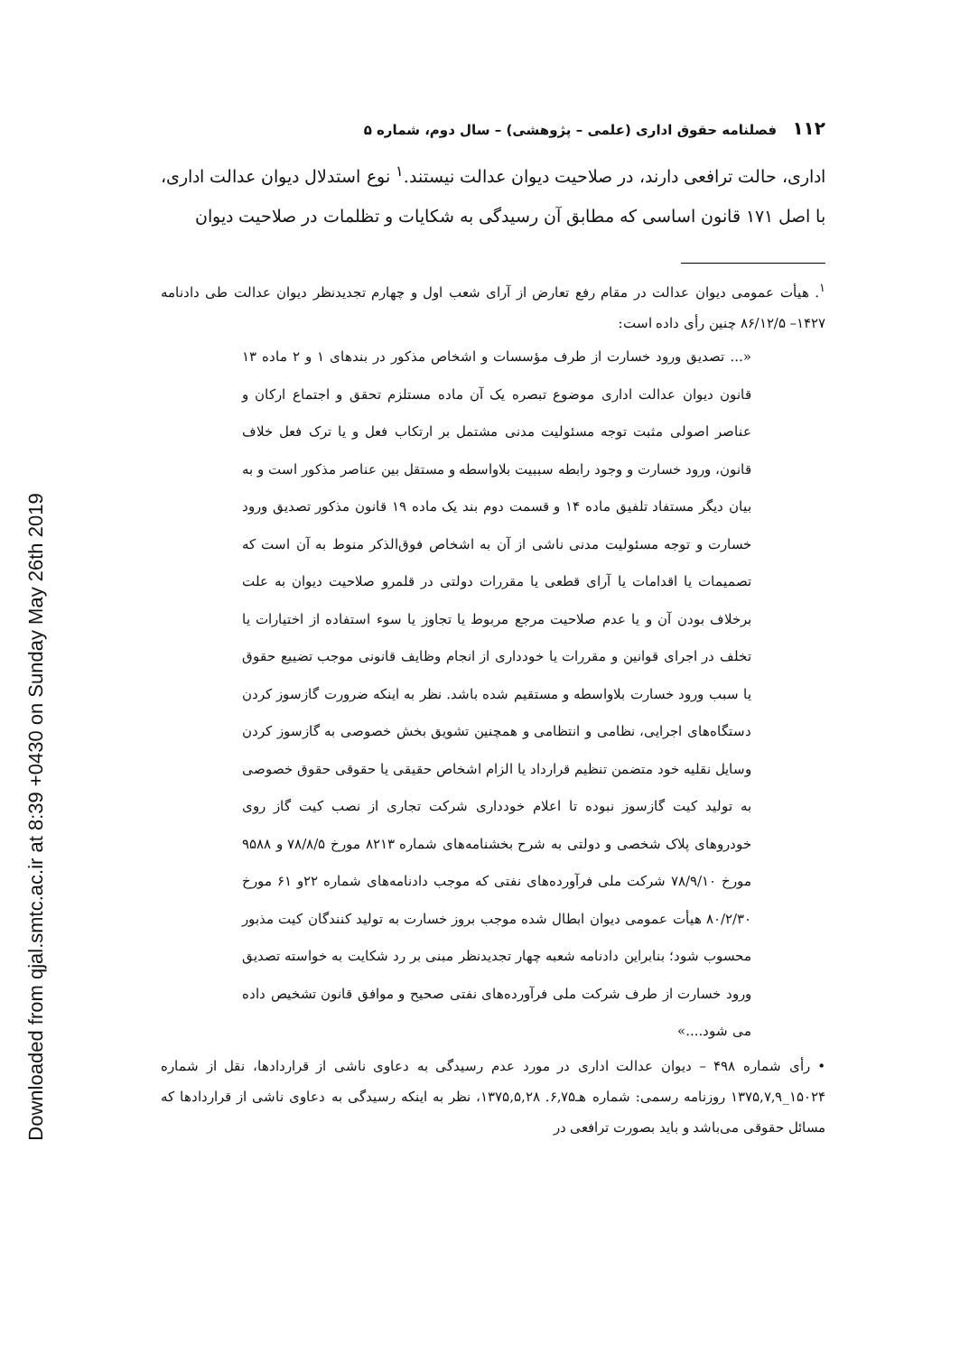Downloaded from qjal.smtc.ac.ir at 8:39 +0430 on Sunday May 26th 2019
۱۱۲ فصلنامه حقوق اداری (علمی – پژوهشی) – سال دوم، شماره ۵
اداری، حالت ترافعی دارند، در صلاحیت دیوان عدالت نیستند.<sup>۱</sup> نوع استدلال دیوان عدالت اداری، با اصل ۱۷۱ قانون اساسی که مطابق آن رسیدگی به شکایات و تظلمات در صلاحیت دیوان
<sup>۱</sup>. هیأت عمومی دیوان عدالت در مقام رفع تعارض از آرای شعب اول و چهارم تجدیدنظر دیوان عدالت طی دادنامه ۱۴۲۷– ۸۶/۱۲/۵ چنین رأی داده است:
«... تصدیق ورود خسارت از طرف مؤسسات و اشخاص مذکور در بندهای ۱ و ۲ ماده ۱۳ قانون دیوان عدالت اداری موضوع تبصره یک آن ماده مستلزم تحقق و اجتماع ارکان و عناصر اصولی مثبت توجه مسئولیت مدنی مشتمل بر ارتکاب فعل و یا ترک فعل خلاف قانون، ورود خسارت و وجود رابطه سببیت بلاواسطه و مستقل بین عناصر مذکور است و به بیان دیگر مستفاد تلفیق ماده ۱۴ و قسمت دوم بند یک ماده ۱۹ قانون مذکور تصدیق ورود خسارت و توجه مسئولیت مدنی ناشی از آن به اشخاص فوق‌الذکر منوط به آن است که تصمیمات یا اقدامات یا آرای قطعی یا مقررات دولتی در قلمرو صلاحیت دیوان به علت برخلاف بودن آن و یا عدم صلاحیت مرجع مربوط یا تجاوز یا سوء استفاده از اختیارات یا تخلف در اجرای قوانین و مقررات یا خودداری از انجام وظایف قانونی موجب تضییع حقوق یا سبب ورود خسارت بلاواسطه و مستقیم شده باشد. نظر به اینکه ضرورت گازسوز کردن دستگاه‌های اجرایی، نظامی و انتظامی و همچنین تشویق بخش خصوصی به گازسوز کردن وسایل نقلیه خود متضمن تنظیم قرارداد یا الزام اشخاص حقیقی یا حقوقی حقوق خصوصی به تولید کیت گازسوز نبوده تا اعلام خودداری شرکت تجاری از نصب کیت گاز روی خودروهای پلاک شخصی و دولتی به شرح بخشنامه‌های شماره ۸۲۱۳ مورخ ۷۸/۸/۵ و ۹۵۸۸ مورخ ۷۸/۹/۱۰ شرکت ملی فرآورده‌های نفتی که موجب دادنامه‌های شماره ۲۲و ۶۱ مورخ ۸۰/۲/۳۰ هیأت عمومی دیوان ابطال شده موجب بروز خسارت به تولید کنندگان کیت مذبور محسوب شود؛ بنابراین دادنامه شعبه چهار تجدیدنظر مبنی بر رد شکایت به خواسته تصدیق ورود خسارت از طرف شرکت ملی فرآورده‌های نفتی صحیح و موافق قانون تشخیص داده می شود....»
• رأی شماره ۴۹۸ – دیوان عدالت اداری در مورد عدم رسیدگی به دعاوی ناشی از قراردادها، نقل از شماره ۱۵۰۲۴_۱۳۷۵,۷,۹ روزنامه رسمی: شماره هـ۶,۷۵. ۱۳۷۵,۵,۲۸، نظر به اینکه رسیدگی به دعاوی ناشی از قراردادها که مسائل حقوقی می‌باشد و باید بصورت ترافعی در